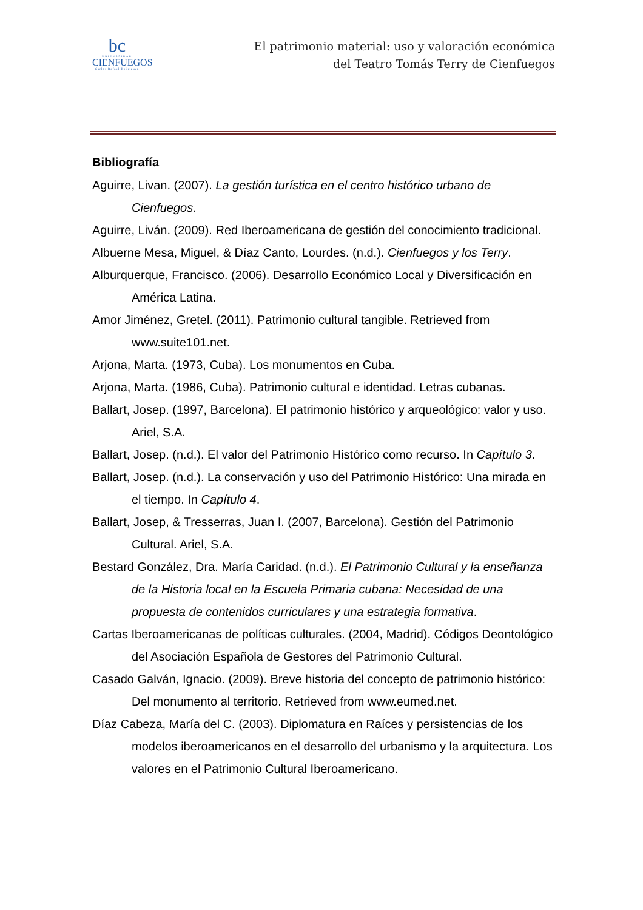bc
UNIVERSIDAD
CIENFUEGOS
Carlos Rafael Rodríguez
El patrimonio material: uso y valoración económica
del Teatro Tomás Terry de Cienfuegos
Bibliografía
Aguirre, Livan. (2007). La gestión turística en el centro histórico urbano de Cienfuegos.
Aguirre, Liván. (2009). Red Iberoamericana de gestión del conocimiento tradicional.
Albuerne Mesa, Miguel, & Díaz Canto, Lourdes. (n.d.). Cienfuegos y los Terry.
Alburquerque, Francisco. (2006). Desarrollo Económico Local y Diversificación en América Latina.
Amor Jiménez, Gretel. (2011). Patrimonio cultural tangible. Retrieved from www.suite101.net.
Arjona, Marta. (1973, Cuba). Los monumentos en Cuba.
Arjona, Marta. (1986, Cuba). Patrimonio cultural e identidad. Letras cubanas.
Ballart, Josep. (1997, Barcelona). El patrimonio histórico y arqueológico: valor y uso. Ariel, S.A.
Ballart, Josep. (n.d.). El valor del Patrimonio Histórico como recurso. In Capítulo 3.
Ballart, Josep. (n.d.). La conservación y uso del Patrimonio Histórico: Una mirada en el tiempo. In Capítulo 4.
Ballart, Josep, & Tresserras, Juan I. (2007, Barcelona). Gestión del Patrimonio Cultural. Ariel, S.A.
Bestard González, Dra. María Caridad. (n.d.). El Patrimonio Cultural y la enseñanza de la Historia local en la Escuela Primaria cubana: Necesidad de una propuesta de contenidos curriculares y una estrategia formativa.
Cartas Iberoamericanas de políticas culturales. (2004, Madrid). Códigos Deontológico del Asociación Española de Gestores del Patrimonio Cultural.
Casado Galván, Ignacio. (2009). Breve historia del concepto de patrimonio histórico: Del monumento al territorio. Retrieved from www.eumed.net.
Díaz Cabeza, María del C. (2003). Diplomatura en Raíces y persistencias de los modelos iberoamericanos en el desarrollo del urbanismo y la arquitectura. Los valores en el Patrimonio Cultural Iberoamericano.